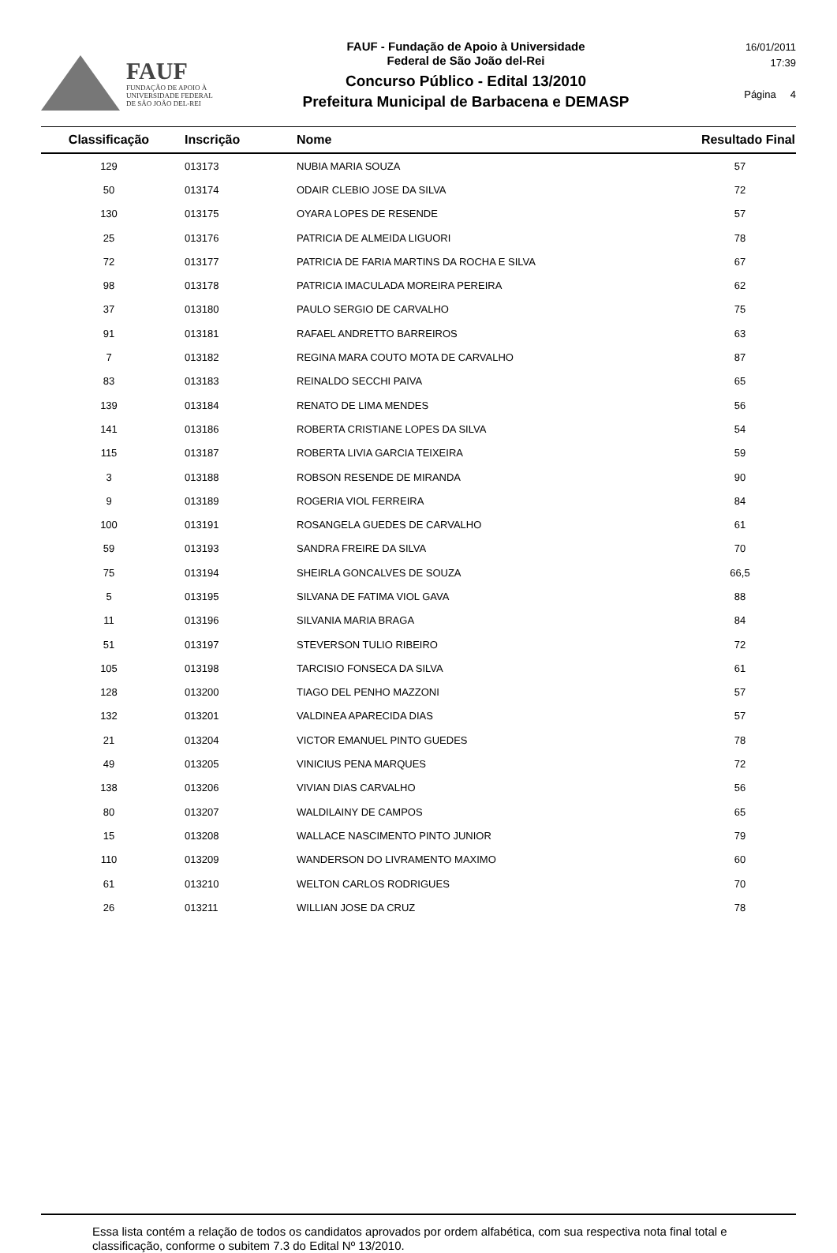FAUF
FUNDAÇÃO DE APOIO À
UNIVERSIDADE FEDERAL
DE SÃO JOÃO DEL-REI
FAUF - Fundação de Apoio à Universidade
Federal de São João del-Rei
Concurso Público - Edital 13/2010
Prefeitura Municipal de Barbacena e DEMASP
16/01/2011
17:39
Página 4
| Classificação | Inscrição | Nome | Resultado Final |
| --- | --- | --- | --- |
| 129 | 013173 | NUBIA MARIA SOUZA | 57 |
| 50 | 013174 | ODAIR CLEBIO JOSE DA SILVA | 72 |
| 130 | 013175 | OYARA LOPES DE RESENDE | 57 |
| 25 | 013176 | PATRICIA DE ALMEIDA LIGUORI | 78 |
| 72 | 013177 | PATRICIA DE FARIA MARTINS DA ROCHA E SILVA | 67 |
| 98 | 013178 | PATRICIA IMACULADA MOREIRA PEREIRA | 62 |
| 37 | 013180 | PAULO SERGIO DE CARVALHO | 75 |
| 91 | 013181 | RAFAEL ANDRETTO BARREIROS | 63 |
| 7 | 013182 | REGINA MARA COUTO MOTA DE CARVALHO | 87 |
| 83 | 013183 | REINALDO SECCHI PAIVA | 65 |
| 139 | 013184 | RENATO DE LIMA MENDES | 56 |
| 141 | 013186 | ROBERTA CRISTIANE LOPES DA SILVA | 54 |
| 115 | 013187 | ROBERTA LIVIA GARCIA TEIXEIRA | 59 |
| 3 | 013188 | ROBSON RESENDE DE MIRANDA | 90 |
| 9 | 013189 | ROGERIA VIOL FERREIRA | 84 |
| 100 | 013191 | ROSANGELA GUEDES DE CARVALHO | 61 |
| 59 | 013193 | SANDRA FREIRE DA SILVA | 70 |
| 75 | 013194 | SHEIRLA GONCALVES DE SOUZA | 66,5 |
| 5 | 013195 | SILVANA DE FATIMA VIOL GAVA | 88 |
| 11 | 013196 | SILVANIA MARIA BRAGA | 84 |
| 51 | 013197 | STEVERSON TULIO RIBEIRO | 72 |
| 105 | 013198 | TARCISIO FONSECA DA SILVA | 61 |
| 128 | 013200 | TIAGO DEL PENHO MAZZONI | 57 |
| 132 | 013201 | VALDINEA APARECIDA DIAS | 57 |
| 21 | 013204 | VICTOR EMANUEL PINTO GUEDES | 78 |
| 49 | 013205 | VINICIUS PENA MARQUES | 72 |
| 138 | 013206 | VIVIAN DIAS CARVALHO | 56 |
| 80 | 013207 | WALDILAINY DE CAMPOS | 65 |
| 15 | 013208 | WALLACE NASCIMENTO PINTO JUNIOR | 79 |
| 110 | 013209 | WANDERSON DO LIVRAMENTO MAXIMO | 60 |
| 61 | 013210 | WELTON CARLOS RODRIGUES | 70 |
| 26 | 013211 | WILLIAN JOSE DA CRUZ | 78 |
Essa lista contém a relação de todos os candidatos aprovados por ordem alfabética, com sua respectiva nota final total e classificação, conforme o subitem 7.3 do Edital Nº 13/2010.